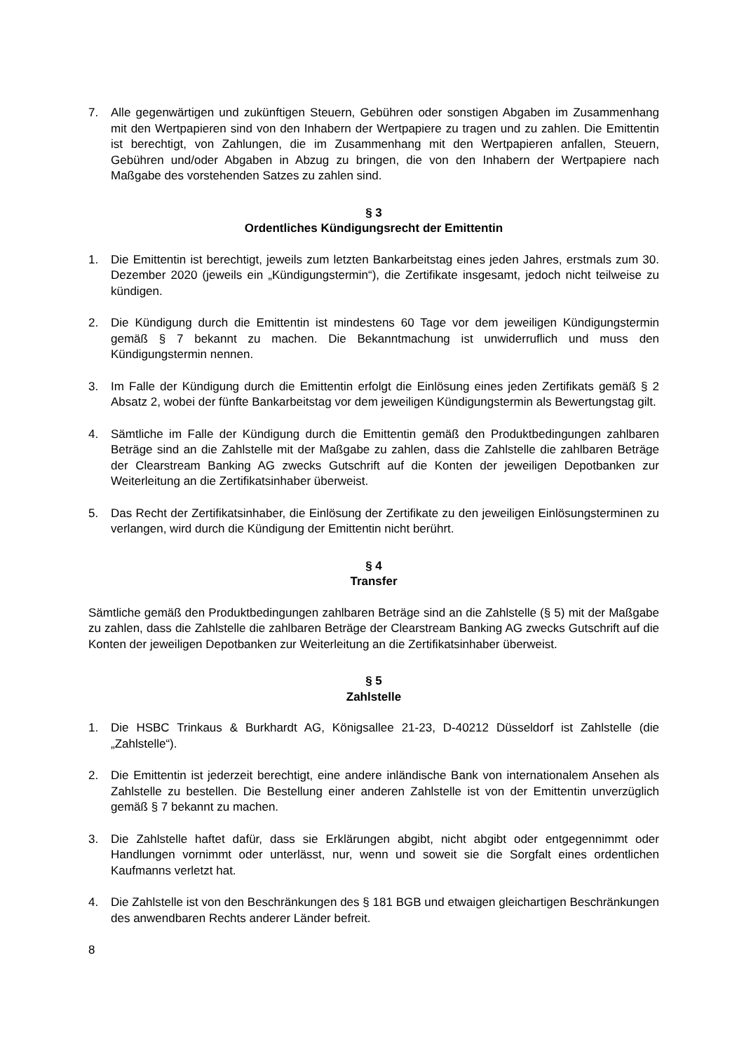7. Alle gegenwärtigen und zukünftigen Steuern, Gebühren oder sonstigen Abgaben im Zusammenhang mit den Wertpapieren sind von den Inhabern der Wertpapiere zu tragen und zu zahlen. Die Emittentin ist berechtigt, von Zahlungen, die im Zusammenhang mit den Wertpapieren anfallen, Steuern, Gebühren und/oder Abgaben in Abzug zu bringen, die von den Inhabern der Wertpapiere nach Maßgabe des vorstehenden Satzes zu zahlen sind.
§ 3
Ordentliches Kündigungsrecht der Emittentin
1. Die Emittentin ist berechtigt, jeweils zum letzten Bankarbeitstag eines jeden Jahres, erstmals zum 30. Dezember 2020 (jeweils ein „Kündigungstermin“), die Zertifikate insgesamt, jedoch nicht teilweise zu kündigen.
2. Die Kündigung durch die Emittentin ist mindestens 60 Tage vor dem jeweiligen Kündigungstermin gemäß § 7 bekannt zu machen. Die Bekanntmachung ist unwiderruflich und muss den Kündigungstermin nennen.
3. Im Falle der Kündigung durch die Emittentin erfolgt die Einlösung eines jeden Zertifikats gemäß § 2 Absatz 2, wobei der fünfte Bankarbeitstag vor dem jeweiligen Kündigungstermin als Bewertungstag gilt.
4. Sämtliche im Falle der Kündigung durch die Emittentin gemäß den Produktbedingungen zahlbaren Beträge sind an die Zahlstelle mit der Maßgabe zu zahlen, dass die Zahlstelle die zahlbaren Beträge der Clearstream Banking AG zwecks Gutschrift auf die Konten der jeweiligen Depotbanken zur Weiterleitung an die Zertifikatsinhaber überweist.
5. Das Recht der Zertifikatsinhaber, die Einlösung der Zertifikate zu den jeweiligen Einlösungsterminen zu verlangen, wird durch die Kündigung der Emittentin nicht berührt.
§ 4
Transfer
Sämtliche gemäß den Produktbedingungen zahlbaren Beträge sind an die Zahlstelle (§ 5) mit der Maßgabe zu zahlen, dass die Zahlstelle die zahlbaren Beträge der Clearstream Banking AG zwecks Gutschrift auf die Konten der jeweiligen Depotbanken zur Weiterleitung an die Zertifikatsinhaber überweist.
§ 5
Zahlstelle
1. Die HSBC Trinkaus & Burkhardt AG, Königsallee 21-23, D-40212 Düsseldorf ist Zahlstelle (die „Zahlstelle“).
2. Die Emittentin ist jederzeit berechtigt, eine andere inländische Bank von internationalem Ansehen als Zahlstelle zu bestellen. Die Bestellung einer anderen Zahlstelle ist von der Emittentin unverzüglich gemäß § 7 bekannt zu machen.
3. Die Zahlstelle haftet dafür, dass sie Erklärungen abgibt, nicht abgibt oder entgegennimmt oder Handlungen vornimmt oder unterlässt, nur, wenn und soweit sie die Sorgfalt eines ordentlichen Kaufmanns verletzt hat.
4. Die Zahlstelle ist von den Beschränkungen des § 181 BGB und etwaigen gleichartigen Beschränkungen des anwendbaren Rechts anderer Länder befreit.
8